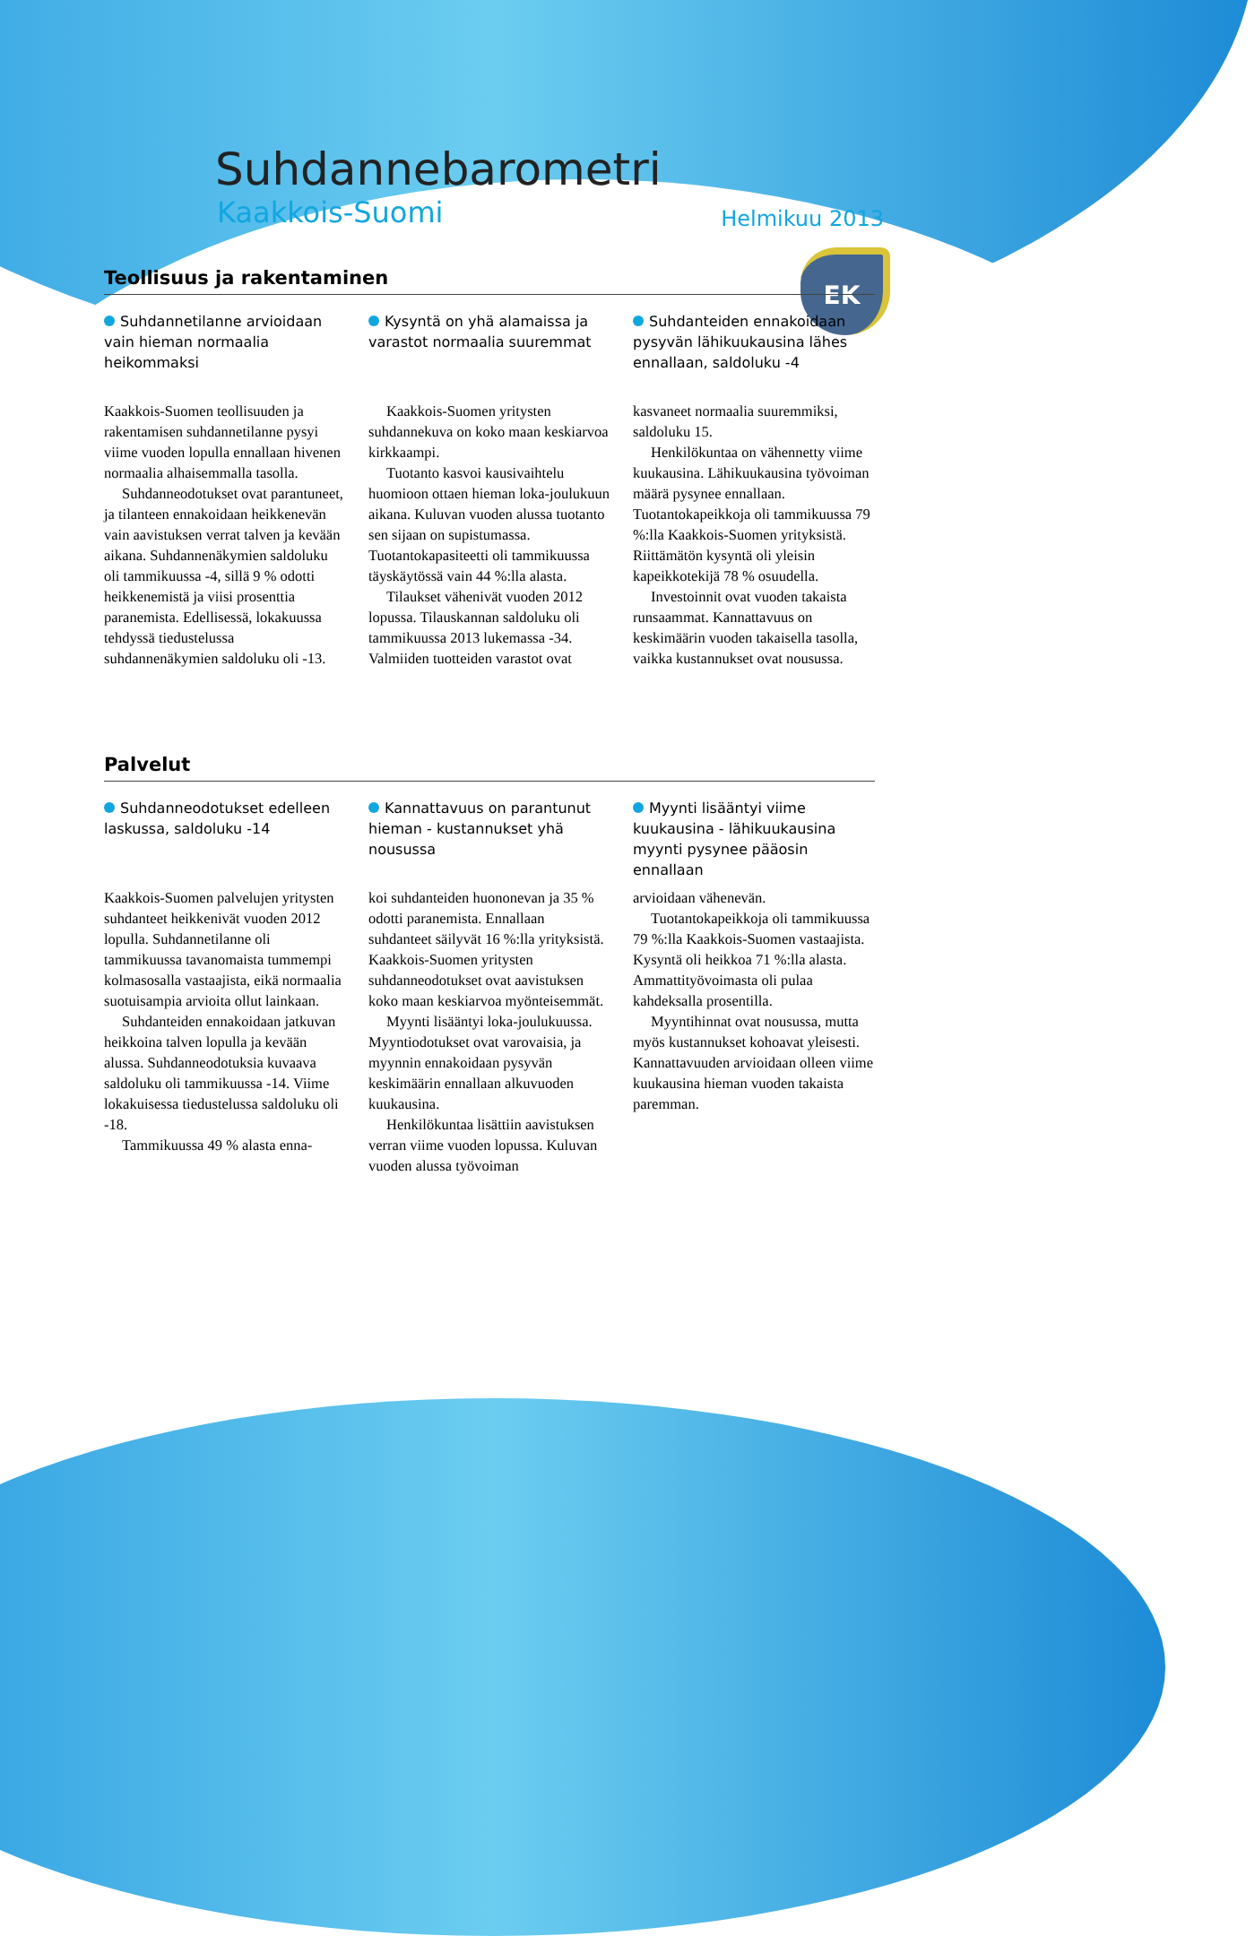EK
Suhdannebarometri
Kaakkois-Suomi Helmikuu 2013
Teollisuus ja rakentaminen
Suhdannetilanne arvioidaan vain hieman normaalia heikommaksi
Kysyntä on yhä alamaissa ja varastot normaalia suuremmat
Suhdanteiden ennakoidaan pysyvän lähikuukausina lähes ennallaan, saldoluku -4
Kaakkois-Suomen teollisuuden ja rakentamisen suhdannetilanne pysyi viime vuoden lopulla ennallaan hivenen normaalia alhaisemmalla tasolla.
Suhdanneodotukset ovat parantuneet, ja tilanteen ennakoidaan heikkenevän vain aavistuksen verrat talven ja kevään aikana. Suhdannenäkymien saldoluku oli tammikuussa -4, sillä 9 % odotti heikkenemistä ja viisi prosenttia paranemista. Edellisessä, lokakuussa tehdyssä tiedustelussa suhdannenäkymien saldoluku oli -13.
Kaakkois-Suomen yritysten suhdannekuva on koko maan keskiarvoa kirkkaampi.
Tuotanto kasvoi kausivaihtelu huomioon ottaen hieman loka-joulukuun aikana. Kuluvan vuoden alussa tuotanto sen sijaan on supistumassa. Tuotantokapasiteetti oli tammikuussa täyskäytössä vain 44 %:lla alasta.
Tilaukset vähenivät vuoden 2012 lopussa. Tilauskannan saldoluku oli tammikuussa 2013 lukemassa -34. Valmiiden tuotteiden varastot ovat
kasvaneet normaalia suuremmiksi, saldoluku 15.
Henkilökuntaa on vähennetty viime kuukausina. Lähikuukausina työvoiman määrä pysynee ennallaan. Tuotantokapeikkoja oli tammikuussa 79 %:lla Kaakkois-Suomen yrityksistä. Riittämätön kysyntä oli yleisin kapeikkotekijä 78 % osuudella.
Investoinnit ovat vuoden takaista runsaammat. Kannattavuus on keskimäärin vuoden takaisella tasolla, vaikka kustannukset ovat nousussa.
Palvelut
Suhdanneodotukset edelleen laskussa, saldoluku -14
Kannattavuus on parantunut hieman - kustannukset yhä nousussa
Myynti lisääntyi viime kuukausina - lähikuukausina myynti pysynee pääosin ennallaan
Kaakkois-Suomen palvelujen yritysten suhdanteet heikkenivät vuoden 2012 lopulla. Suhdannetilanne oli tammikuussa tavanomaista tummempi kolmasosalla vastaajista, eikä normaalia suotuisampia arvioita ollut lainkaan.
Suhdanteiden ennakoidaan jatkuvan heikkoina talven lopulla ja kevään alussa. Suhdanneodotuksia kuvaava saldoluku oli tammikuussa -14. Viime lokakuisessa tiedustelussa saldoluku oli -18.
Tammikuussa 49 % alasta enna-
koi suhdanteiden huononevan ja 35 % odotti paranemista. Ennallaan suhdanteet säilyvät 16 %:lla yrityksistä. Kaakkois-Suomen yritysten suhdanneodotukset ovat aavistuksen koko maan keskiarvoa myönteisemmät.
Myynti lisääntyi loka-joulukuussa. Myyntiodotukset ovat varovaisia, ja myynnin ennakoidaan pysyvän keskimäärin ennallaan alkuvuoden kuukausina.
Henkilökuntaa lisättiin aavistuksen verran viime vuoden lopussa. Kuluvan vuoden alussa työvoiman
arvioidaan vähenevän.
Tuotantokapeikkoja oli tammikuussa 79 %:lla Kaakkois-Suomen vastaajista. Kysyntä oli heikkoa 71 %:lla alasta. Ammattityövoimasta oli pulaa kahdeksalla prosentilla.
Myyntihinnat ovat nousussa, mutta myös kustannukset kohoavat yleisesti. Kannattavuuden arvioidaan olleen viime kuukausina hieman vuoden takaista paremman.